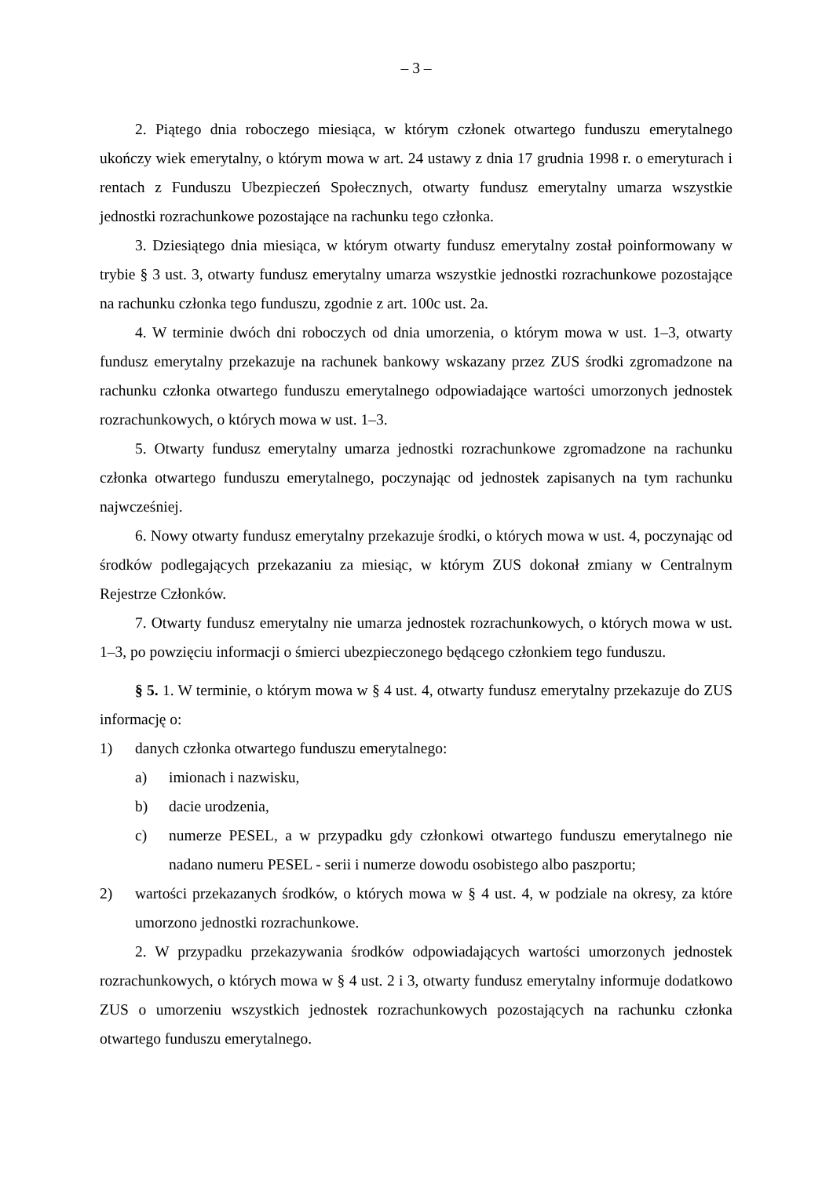– 3 –
2. Piątego dnia roboczego miesiąca, w którym członek otwartego funduszu emerytalnego ukończy wiek emerytalny, o którym mowa w art. 24 ustawy z dnia 17 grudnia 1998 r. o emeryturach i rentach z Funduszu Ubezpieczeń Społecznych, otwarty fundusz emerytalny umarza wszystkie jednostki rozrachunkowe pozostające na rachunku tego członka.
3. Dziesiątego dnia miesiąca, w którym otwarty fundusz emerytalny został poinformowany w trybie § 3 ust. 3, otwarty fundusz emerytalny umarza wszystkie jednostki rozrachunkowe pozostające na rachunku członka tego funduszu, zgodnie z art. 100c ust. 2a.
4. W terminie dwóch dni roboczych od dnia umorzenia, o którym mowa w ust. 1–3, otwarty fundusz emerytalny przekazuje na rachunek bankowy wskazany przez ZUS środki zgromadzone na rachunku członka otwartego funduszu emerytalnego odpowiadające wartości umorzonych jednostek rozrachunkowych, o których mowa w ust. 1–3.
5. Otwarty fundusz emerytalny umarza jednostki rozrachunkowe zgromadzone na rachunku członka otwartego funduszu emerytalnego, poczynając od jednostek zapisanych na tym rachunku najwcześniej.
6. Nowy otwarty fundusz emerytalny przekazuje środki, o których mowa w ust. 4, poczynając od środków podlegających przekazaniu za miesiąc, w którym ZUS dokonał zmiany w Centralnym Rejestrze Członków.
7. Otwarty fundusz emerytalny nie umarza jednostek rozrachunkowych, o których mowa w ust. 1–3, po powzięciu informacji o śmierci ubezpieczonego będącego członkiem tego funduszu.
§ 5. 1. W terminie, o którym mowa w § 4 ust. 4, otwarty fundusz emerytalny przekazuje do ZUS informację o:
1) danych członka otwartego funduszu emerytalnego:
a) imionach i nazwisku,
b) dacie urodzenia,
c) numerze PESEL, a w przypadku gdy członkowi otwartego funduszu emerytalnego nie nadano numeru PESEL - serii i numerze dowodu osobistego albo paszportu;
2) wartości przekazanych środków, o których mowa w § 4 ust. 4, w podziale na okresy, za które umorzono jednostki rozrachunkowe.
2. W przypadku przekazywania środków odpowiadających wartości umorzonych jednostek rozrachunkowych, o których mowa w § 4 ust. 2 i 3, otwarty fundusz emerytalny informuje dodatkowo ZUS o umorzeniu wszystkich jednostek rozrachunkowych pozostających na rachunku członka otwartego funduszu emerytalnego.